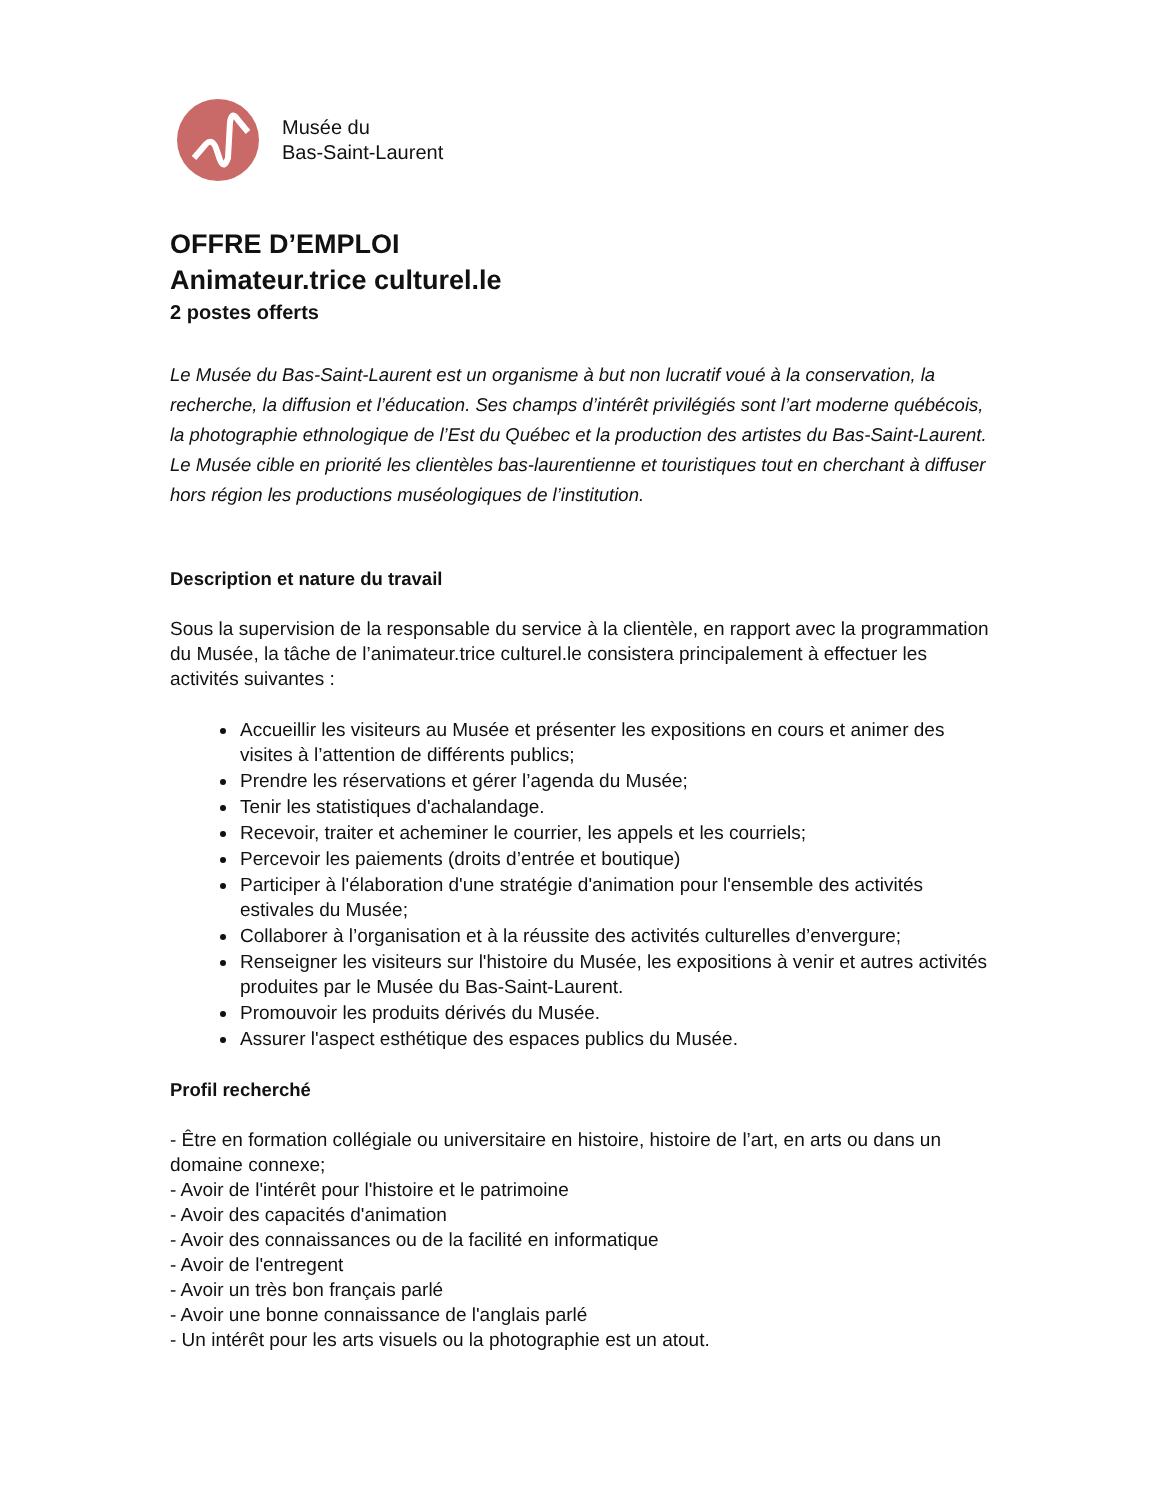Musée du
Bas-Saint-Laurent
OFFRE D’EMPLOI
Animateur.trice culturel.le
2 postes offerts
Le Musée du Bas-Saint-Laurent est un organisme à but non lucratif voué à la conservation, la recherche, la diffusion et l’éducation. Ses champs d’intérêt privilégiés sont l’art moderne québécois, la photographie ethnologique de l’Est du Québec et la production des artistes du Bas-Saint-Laurent. Le Musée cible en priorité les clientèles bas-laurentienne et touristiques tout en cherchant à diffuser hors région les productions muséologiques de l’institution.
Description et nature du travail
Sous la supervision de la responsable du service à la clientèle, en rapport avec la programmation du Musée, la tâche de l’animateur.trice culturel.le consistera principalement à effectuer les activités suivantes :
Accueillir les visiteurs au Musée et présenter les expositions en cours et animer des visites à l’attention de différents publics;
Prendre les réservations et gérer l’agenda du Musée;
Tenir les statistiques d'achalandage.
Recevoir, traiter et acheminer le courrier, les appels et les courriels;
Percevoir les paiements (droits d’entrée et boutique)
Participer à l'élaboration d'une stratégie d'animation pour l'ensemble des activités estivales du Musée;
Collaborer à l’organisation et à la réussite des activités culturelles d’envergure;
Renseigner les visiteurs sur l'histoire du Musée, les expositions à venir et autres activités produites par le Musée du Bas-Saint-Laurent.
Promouvoir les produits dérivés du Musée.
Assurer l'aspect esthétique des espaces publics du Musée.
Profil recherché
- Être en formation collégiale ou universitaire en histoire, histoire de l’art, en arts ou dans un domaine connexe;
- Avoir de l'intérêt pour l'histoire et le patrimoine
- Avoir des capacités d'animation
- Avoir des connaissances ou de la facilité en informatique
- Avoir de l'entregent
- Avoir un très bon français parlé
- Avoir une bonne connaissance de l'anglais parlé
- Un intérêt pour les arts visuels ou la photographie est un atout.